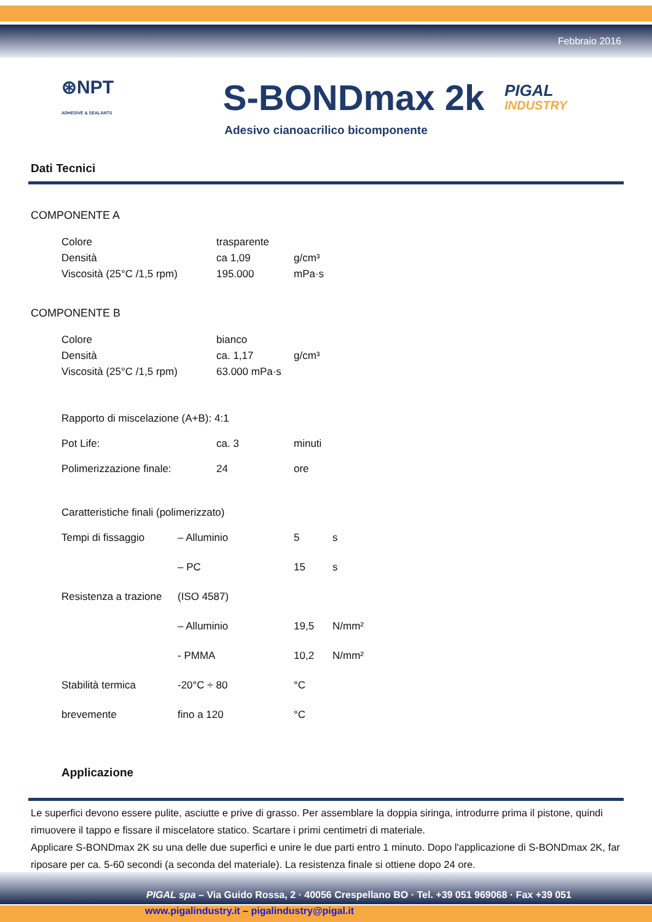Febbraio 2016
⊛NPT
ADHESIVE & SEALANTS
S-BONDmax 2k
PIGAL
INDUSTRY
Adesivo cianoacrilico bicomponente
Dati Tecnici
COMPONENTE A
| Colore | trasparente | |
| Densità | ca 1,09 | g/cm³ |
| Viscosità (25°C /1,5 rpm) | 195.000 | mPa·s |
COMPONENTE B
| Colore | bianco | |
| Densità | ca. 1,17 | g/cm³ |
| Viscosità (25°C /1,5 rpm) | 63.000 mPa·s | |
| Rapporto di miscelazione (A+B): 4:1 | | |
| Pot Life: | ca. 3 | minuti |
| Polimerizzazione finale: | 24 | ore |
| Caratteristiche finali (polimerizzato) | | | |
| Tempi di fissaggio | – Alluminio | 5 | s |
| | – PC | 15 | s |
| Resistenza a trazione | (ISO 4587) | | |
| | – Alluminio | 19,5 | N/mm² |
| | - PMMA | 10,2 | N/mm² |
| Stabilità termica | -20°C ÷ 80 | °C | |
| brevemente | fino a 120 | °C | |
Applicazione
Le superfici devono essere pulite, asciutte e prive di grasso. Per assemblare la doppia siringa, introdurre prima il pistone, quindi rimuovere il tappo e fissare il miscelatore statico. Scartare i primi centimetri di materiale.
Applicare S-BONDmax 2K su una delle due superfici e unire le due parti entro 1 minuto. Dopo l'applicazione di S-BONDmax 2K, far riposare per ca. 5-60 secondi (a seconda del materiale). La resistenza finale si ottiene dopo 24 ore.
PIGAL spa – Via Guido Rossa, 2 · 40056 Crespellano BO · Tel. +39 051 969068 · Fax +39 051
www.pigalindustry.it – pigalindustry@pigal.it